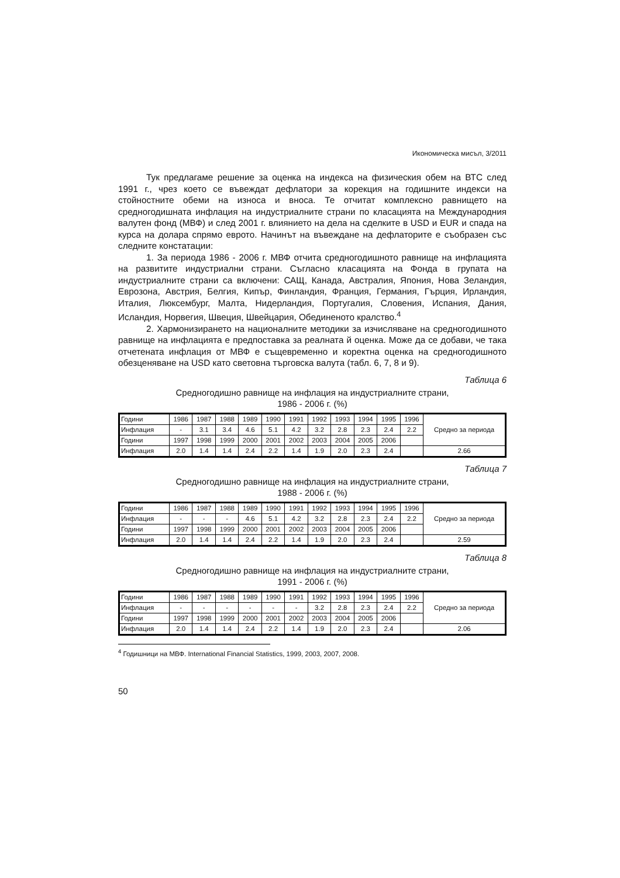Икономическа мисъл, 3/2011
Тук предлагаме решение за оценка на индекса на физическия обем на ВТС след 1991 г., чрез което се въвеждат дефлатори за корекция на годишните индекси на стойностните обеми на износа и вноса. Те отчитат комплексно равнището на средногодишната инфлация на индустриалните страни по класацията на Международния валутен фонд (МВФ) и след 2001 г. влиянието на дела на сделките в USD и EUR и спада на курса на долара спрямо еврото. Начинът на въвеждане на дефлаторите е съобразен със следните констатации:
1. За периода 1986 - 2006 г. МВФ отчита средногодишното равнище на инфлацията на развитите индустриални страни. Съгласно класацията на Фонда в групата на индустриалните страни са включени: САЩ, Канада, Австралия, Япония, Нова Зеландия, Еврозона, Австрия, Белгия, Кипър, Финландия, Франция, Германия, Гърция, Ирландия, Италия, Люксембург, Малта, Нидерландия, Португалия, Словения, Испания, Дания, Исландия, Норвегия, Швеция, Швейцария, Обединеното кралство.<sup>4</sup>
2. Хармонизирането на националните методики за изчисляване на средногодишното равнище на инфлацията е предпоставка за реалната й оценка. Може да се добави, че така отчетената инфлация от МВФ е същевременно и коректна оценка на средногодишното обезценяване на USD като световна търговска валута (табл. 6, 7, 8 и 9).
Таблица 6
Средногодишно равнище на инфлация на индустриалните страни,
1986 - 2006 г. (%)
| Години | 1986 | 1987 | 1988 | 1989 | 1990 | 1991 | 1992 | 1993 | 1994 | 1995 | 1996 | Средно за периода |
| Инфлация | - | 3.1 | 3.4 | 4.6 | 5.1 | 4.2 | 3.2 | 2.8 | 2.3 | 2.4 | 2.2 | |
| Години | 1997 | 1998 | 1999 | 2000 | 2001 | 2002 | 2003 | 2004 | 2005 | 2006 | | |
| Инфлация | 2.0 | 1.4 | 1.4 | 2.4 | 2.2 | 1.4 | 1.9 | 2.0 | 2.3 | 2.4 | | 2.66 |
Таблица 7
Средногодишно равнище на инфлация на индустриалните страни,
1988 - 2006 г. (%)
| Години | 1986 | 1987 | 1988 | 1989 | 1990 | 1991 | 1992 | 1993 | 1994 | 1995 | 1996 | Средно за периода |
| Инфлация | - | - | - | 4.6 | 5.1 | 4.2 | 3.2 | 2.8 | 2.3 | 2.4 | 2.2 | |
| Години | 1997 | 1998 | 1999 | 2000 | 2001 | 2002 | 2003 | 2004 | 2005 | 2006 | | |
| Инфлация | 2.0 | 1.4 | 1.4 | 2.4 | 2.2 | 1.4 | 1.9 | 2.0 | 2.3 | 2.4 | | 2.59 |
Таблица 8
Средногодишно равнище на инфлация на индустриалните страни,
1991 - 2006 г. (%)
| Години | 1986 | 1987 | 1988 | 1989 | 1990 | 1991 | 1992 | 1993 | 1994 | 1995 | 1996 | Средно за периода |
| Инфлация | - | - | - | - | - | - | 3.2 | 2.8 | 2.3 | 2.4 | 2.2 | |
| Години | 1997 | 1998 | 1999 | 2000 | 2001 | 2002 | 2003 | 2004 | 2005 | 2006 | | |
| Инфлация | 2.0 | 1.4 | 1.4 | 2.4 | 2.2 | 1.4 | 1.9 | 2.0 | 2.3 | 2.4 | | 2.06 |
<sup>4</sup> Годишници на МВФ. International Financial Statistics, 1999, 2003, 2007, 2008.
50